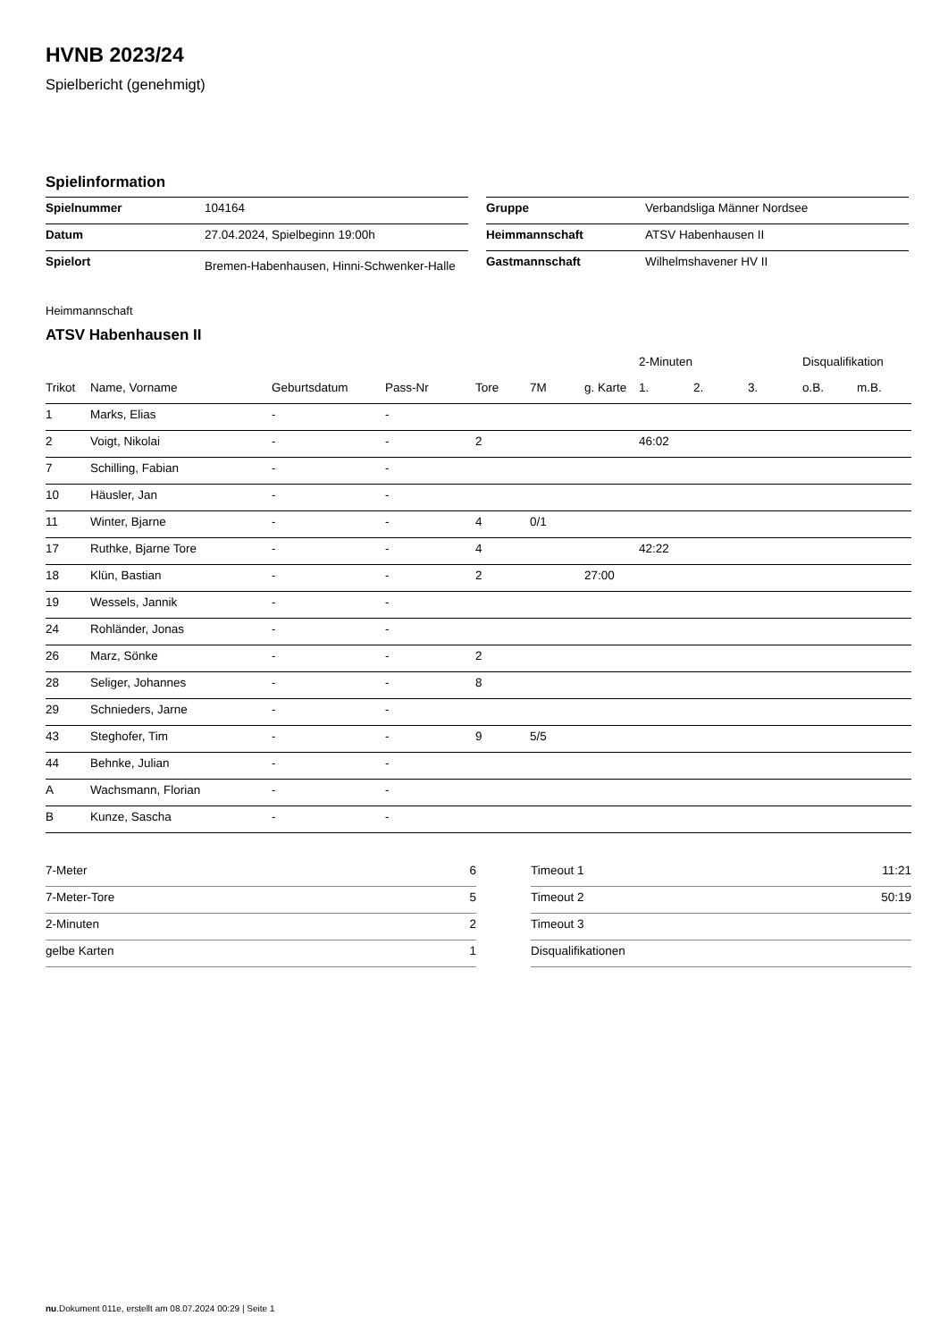HVNB 2023/24
Spielbericht (genehmigt)
Spielinformation
| Spielnummer | 104164 |
| Datum | 27.04.2024, Spielbeginn 19:00h |
| Spielort | Bremen-Habenhausen, Hinni-Schwenker-Halle |
| Gruppe | Verbandsliga Männer Nordsee |
| Heimmannschaft | ATSV Habenhausen II |
| Gastmannschaft | Wilhelmshavener HV II |
Heimmannschaft
ATSV Habenhausen II
| | | | | | | | 2-Minuten | | | Disqualifikation | |
| --- | --- | --- | --- | --- | --- | --- | --- | --- | --- | --- | --- |
| Trikot | Name, Vorname | Geburtsdatum | Pass-Nr | Tore | 7M | g. Karte | 1. | 2. | 3. | o.B. | m.B. |
| 1 | Marks, Elias | - | - | | | | | | | | |
| 2 | Voigt, Nikolai | - | - | 2 | | | 46:02 | | | | |
| 7 | Schilling, Fabian | - | - | | | | | | | | |
| 10 | Häusler, Jan | - | - | | | | | | | | |
| 11 | Winter, Bjarne | - | - | 4 | 0/1 | | | | | | |
| 17 | Ruthke, Bjarne Tore | - | - | 4 | | | 42:22 | | | | |
| 18 | Klün, Bastian | - | - | 2 | | 27:00 | | | | | |
| 19 | Wessels, Jannik | - | - | | | | | | | | |
| 24 | Rohländer, Jonas | - | - | | | | | | | | |
| 26 | Marz, Sönke | - | - | 2 | | | | | | | |
| 28 | Seliger, Johannes | - | - | 8 | | | | | | | |
| 29 | Schnieders, Jarne | - | - | | | | | | | | |
| 43 | Steghofer, Tim | - | - | 9 | 5/5 | | | | | | |
| 44 | Behnke, Julian | - | - | | | | | | | | |
| A | Wachsmann, Florian | - | - | | | | | | | | |
| B | Kunze, Sascha | - | - | | | | | | | | |
| 7-Meter | 6 |
| 7-Meter-Tore | 5 |
| 2-Minuten | 2 |
| gelbe Karten | 1 |
| Timeout 1 | 11:21 |
| Timeout 2 | 50:19 |
| Timeout 3 | |
| Disqualifikationen | |
nu.Dokument 011e, erstellt am 08.07.2024 00:29 | Seite 1